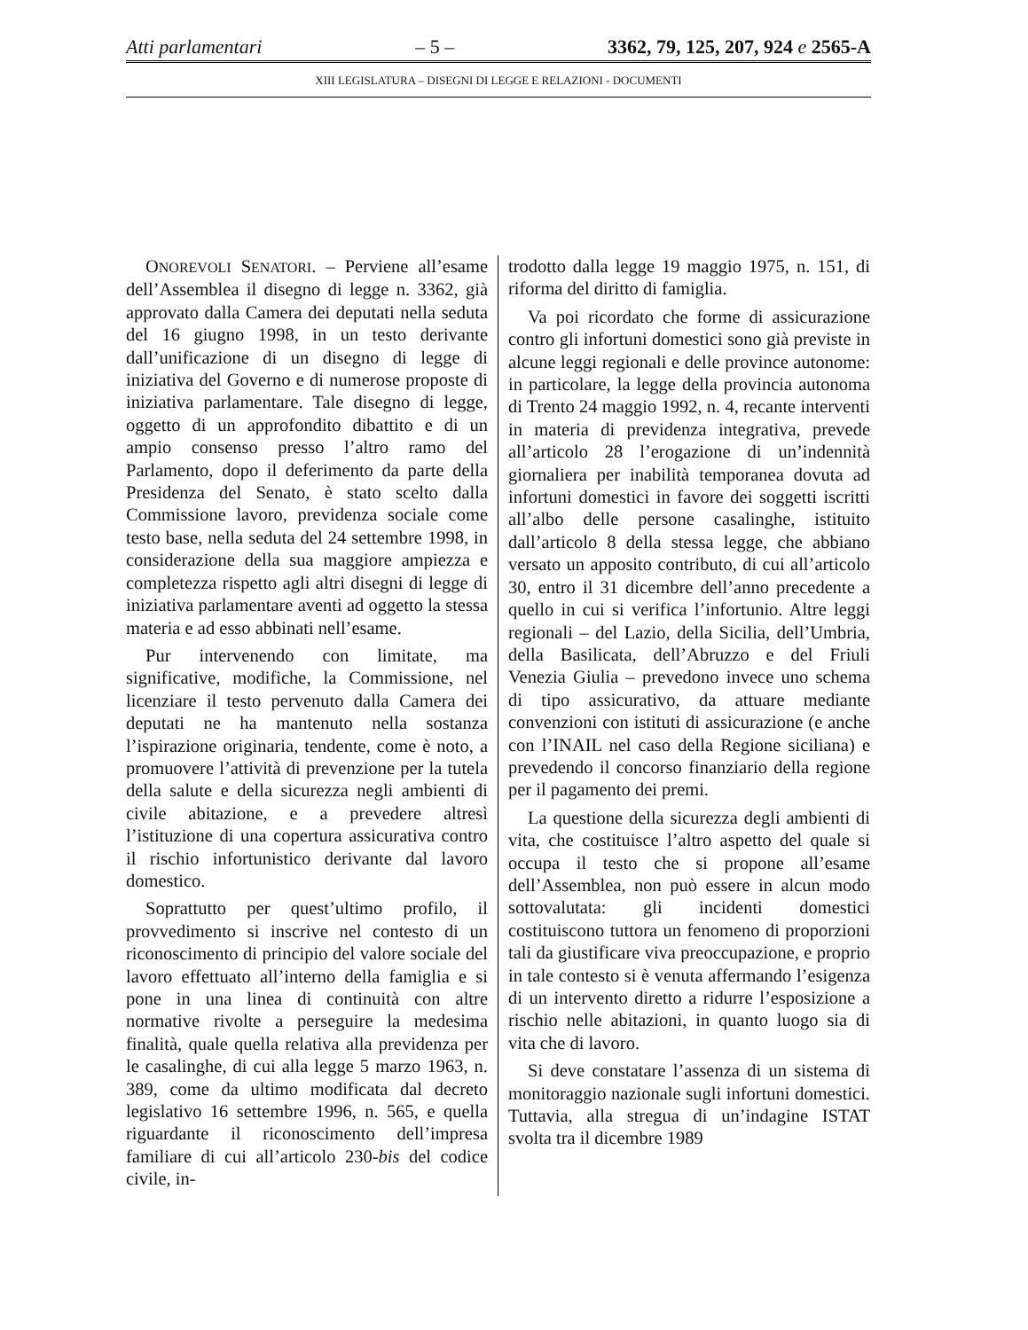Atti parlamentari – 5 – 3362, 79, 125, 207, 924 e 2565-A
XIII LEGISLATURA – DISEGNI DI LEGGE E RELAZIONI - DOCUMENTI
ONOREVOLI SENATORI. – Perviene all’esame dell’Assemblea il disegno di legge n. 3362, già approvato dalla Camera dei deputati nella seduta del 16 giugno 1998, in un testo derivante dall’unificazione di un disegno di legge di iniziativa del Governo e di numerose proposte di iniziativa parlamentare. Tale disegno di legge, oggetto di un approfondito dibattito e di un ampio consenso presso l’altro ramo del Parlamento, dopo il deferimento da parte della Presidenza del Senato, è stato scelto dalla Commissione lavoro, previdenza sociale come testo base, nella seduta del 24 settembre 1998, in considerazione della sua maggiore ampiezza e completezza rispetto agli altri disegni di legge di iniziativa parlamentare aventi ad oggetto la stessa materia e ad esso abbinati nell’esame.
Pur intervenendo con limitate, ma significative, modifiche, la Commissione, nel licenziare il testo pervenuto dalla Camera dei deputati ne ha mantenuto nella sostanza l’ispirazione originaria, tendente, come è noto, a promuovere l’attività di prevenzione per la tutela della salute e della sicurezza negli ambienti di civile abitazione, e a prevedere altresì l’istituzione di una copertura assicurativa contro il rischio infortunistico derivante dal lavoro domestico.
Soprattutto per quest’ultimo profilo, il provvedimento si inscrive nel contesto di un riconoscimento di principio del valore sociale del lavoro effettuato all’interno della famiglia e si pone in una linea di continuità con altre normative rivolte a perseguire la medesima finalità, quale quella relativa alla previdenza per le casalinghe, di cui alla legge 5 marzo 1963, n. 389, come da ultimo modificata dal decreto legislativo 16 settembre 1996, n. 565, e quella riguardante il riconoscimento dell’impresa familiare di cui all’articolo 230-bis del codice civile, in-
trodotto dalla legge 19 maggio 1975, n. 151, di riforma del diritto di famiglia.
Va poi ricordato che forme di assicurazione contro gli infortuni domestici sono già previste in alcune leggi regionali e delle province autonome: in particolare, la legge della provincia autonoma di Trento 24 maggio 1992, n. 4, recante interventi in materia di previdenza integrativa, prevede all’articolo 28 l’erogazione di un’indennità giornaliera per inabilità temporanea dovuta ad infortuni domestici in favore dei soggetti iscritti all’albo delle persone casalinghe, istituito dall’articolo 8 della stessa legge, che abbiano versato un apposito contributo, di cui all’articolo 30, entro il 31 dicembre dell’anno precedente a quello in cui si verifica l’infortunio. Altre leggi regionali – del Lazio, della Sicilia, dell’Umbria, della Basilicata, dell’Abruzzo e del Friuli Venezia Giulia – prevedono invece uno schema di tipo assicurativo, da attuare mediante convenzioni con istituti di assicurazione (e anche con l’INAIL nel caso della Regione siciliana) e prevedendo il concorso finanziario della regione per il pagamento dei premi.
La questione della sicurezza degli ambienti di vita, che costituisce l’altro aspetto del quale si occupa il testo che si propone all’esame dell’Assemblea, non può essere in alcun modo sottovalutata: gli incidenti domestici costituiscono tuttora un fenomeno di proporzioni tali da giustificare viva preoccupazione, e proprio in tale contesto si è venuta affermando l’esigenza di un intervento diretto a ridurre l’esposizione a rischio nelle abitazioni, in quanto luogo sia di vita che di lavoro.
Si deve constatare l’assenza di un sistema di monitoraggio nazionale sugli infortuni domestici. Tuttavia, alla stregua di un’indagine ISTAT svolta tra il dicembre 1989